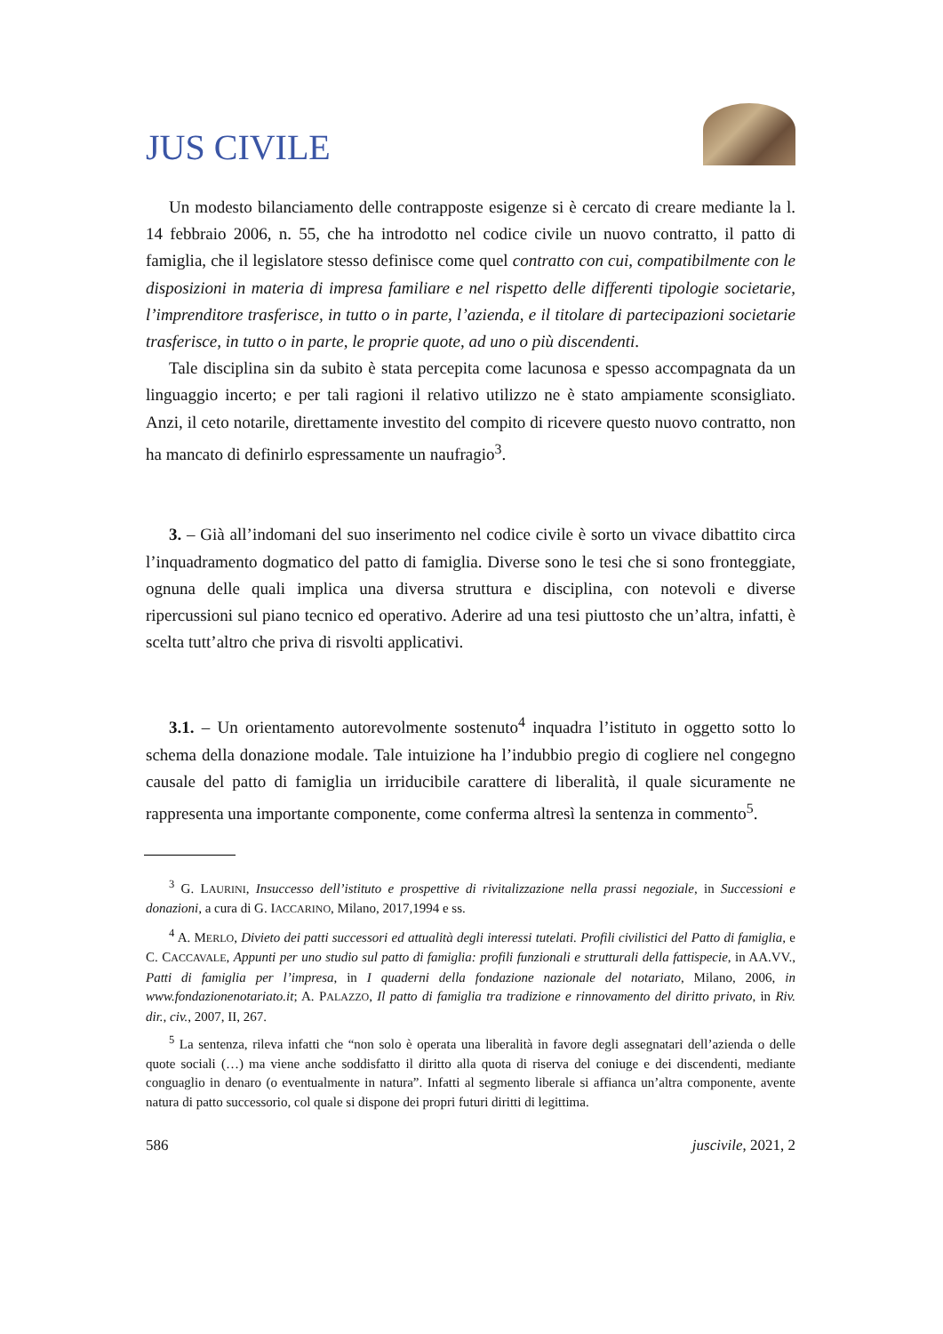JUS CIVILE
Un modesto bilanciamento delle contrapposte esigenze si è cercato di creare mediante la l. 14 febbraio 2006, n. 55, che ha introdotto nel codice civile un nuovo contratto, il patto di famiglia, che il legislatore stesso definisce come quel contratto con cui, compatibilmente con le disposizioni in materia di impresa familiare e nel rispetto delle differenti tipologie societarie, l’imprenditore trasferisce, in tutto o in parte, l’azienda, e il titolare di partecipazioni societarie trasferisce, in tutto o in parte, le proprie quote, ad uno o più discendenti.
Tale disciplina sin da subito è stata percepita come lacunosa e spesso accompagnata da un linguaggio incerto; e per tali ragioni il relativo utilizzo ne è stato ampiamente sconsigliato. Anzi, il ceto notarile, direttamente investito del compito di ricevere questo nuovo contratto, non ha mancato di definirlo espressamente un naufragio<sup>3</sup>.
3. – Già all’indomani del suo inserimento nel codice civile è sorto un vivace dibattito circa l’inquadramento dogmatico del patto di famiglia. Diverse sono le tesi che si sono fronteggiate, ognuna delle quali implica una diversa struttura e disciplina, con notevoli e diverse ripercussioni sul piano tecnico ed operativo. Aderire ad una tesi piuttosto che un’altra, infatti, è scelta tutt’altro che priva di risvolti applicativi.
3.1. – Un orientamento autorevolmente sostenuto<sup>4</sup> inquadra l’istituto in oggetto sotto lo schema della donazione modale. Tale intuizione ha l’indubbio pregio di cogliere nel congegno causale del patto di famiglia un irriducibile carattere di liberalità, il quale sicuramente ne rappresenta una importante componente, come conferma altresì la sentenza in commento<sup>5</sup>.
<sup>3</sup> G. LAURINI, Insuccesso dell’istituto e prospettive di rivitalizzazione nella prassi negoziale, in Successioni e donazioni, a cura di G. IACCARINO, Milano, 2017, 1994 e ss.
<sup>4</sup> A. MERLO, Divieto dei patti successori ed attualità degli interessi tutelati. Profili civilistici del Patto di famiglia, e C. CACCAVALE, Appunti per uno studio sul patto di famiglia: profili funzionali e strutturali della fattispecie, in AA.VV., Patti di famiglia per l’impresa, in I quaderni della fondazione nazionale del notariato, Milano, 2006, in www.fondazionenotariato.it; A. PALAZZO, Il patto di famiglia tra tradizione e rinnovamento del diritto privato, in Riv. dir., civ., 2007, II, 267.
<sup>5</sup> La sentenza, rileva infatti che “non solo è operata una liberalità in favore degli assegnatari dell’azienda o delle quote sociali (…) ma viene anche soddisfatto il diritto alla quota di riserva del coniuge e dei discendenti, mediante conguaglio in denaro (o eventualmente in natura”. Infatti al segmento liberale si affianca un’altra componente, avente natura di patto successorio, col quale si dispone dei propri futuri diritti di legittima.
586 juscivile, 2021, 2